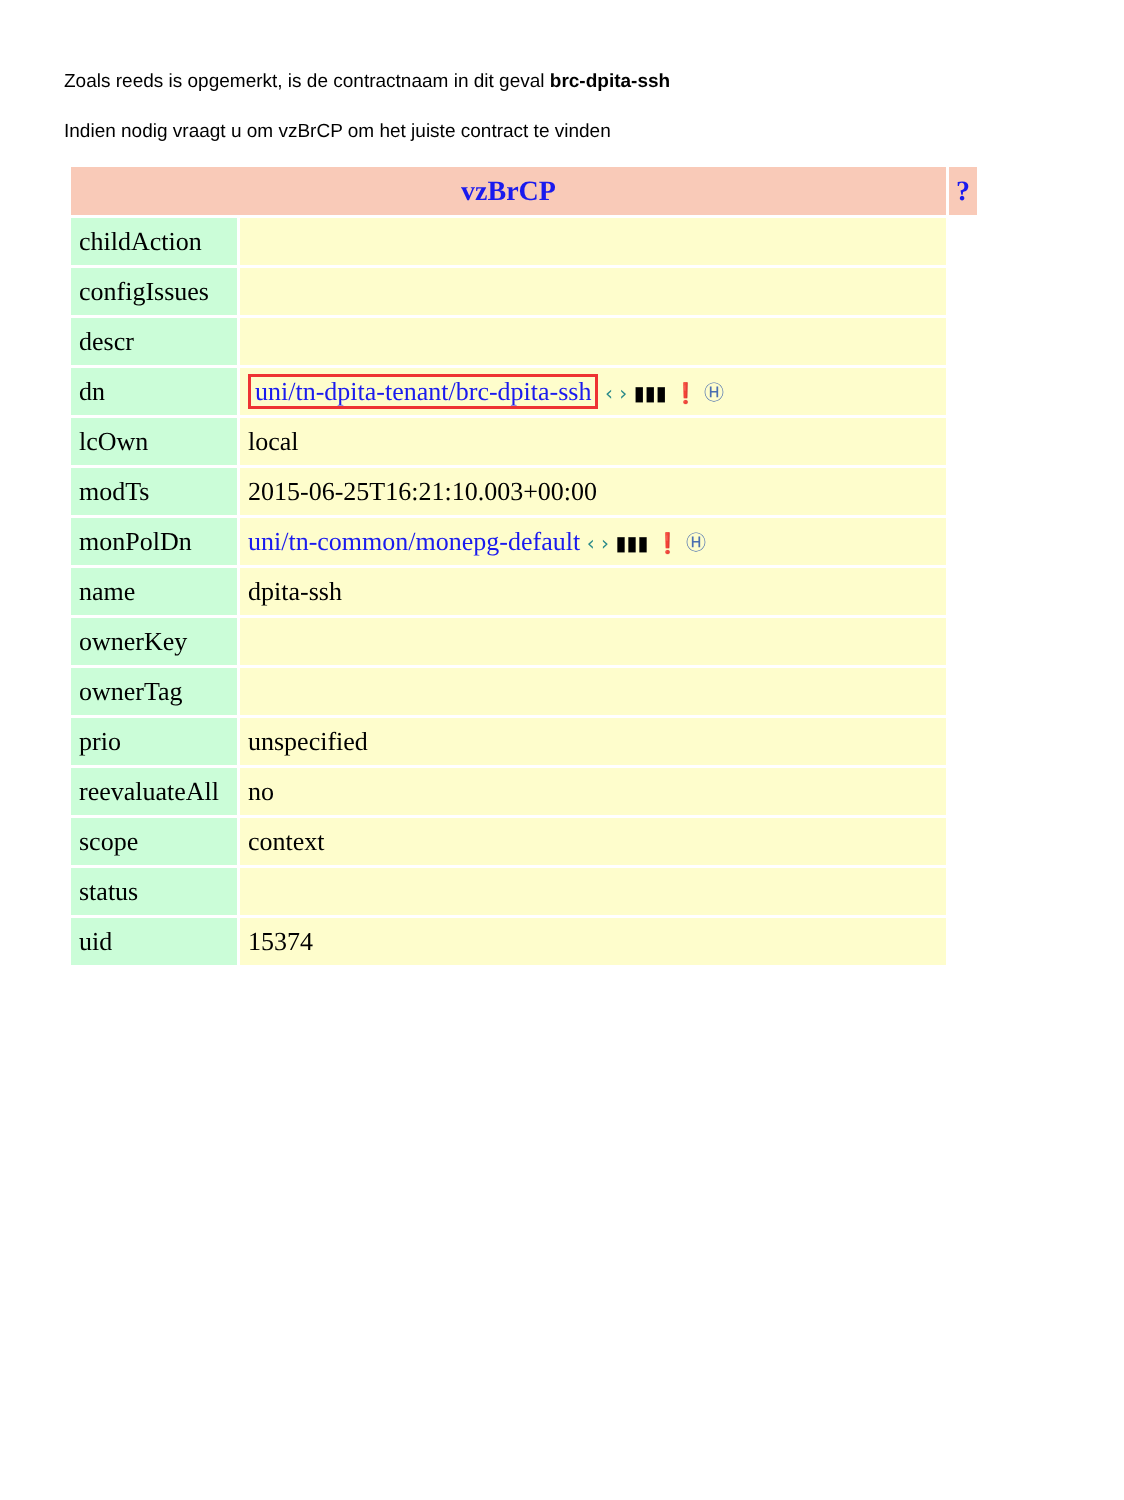Zoals reeds is opgemerkt, is de contractnaam in dit geval brc-dpita-ssh
Indien nodig vraagt u om vzBrCP om het juiste contract te vinden
| vzBrCP | | ? |
| --- | --- | --- |
| childAction | | |
| configIssues | | |
| descr | | |
| dn | uni/tn-dpita-tenant/brc-dpita-ssh ‹ › ▮▮▮ ❗ Ⓗ | |
| lcOwn | local | |
| modTs | 2015-06-25T16:21:10.003+00:00 | |
| monPolDn | uni/tn-common/monepg-default ‹ › ▮▮▮ ❗ Ⓗ | |
| name | dpita-ssh | |
| ownerKey | | |
| ownerTag | | |
| prio | unspecified | |
| reevaluateAll | no | |
| scope | context | |
| status | | |
| uid | 15374 | |